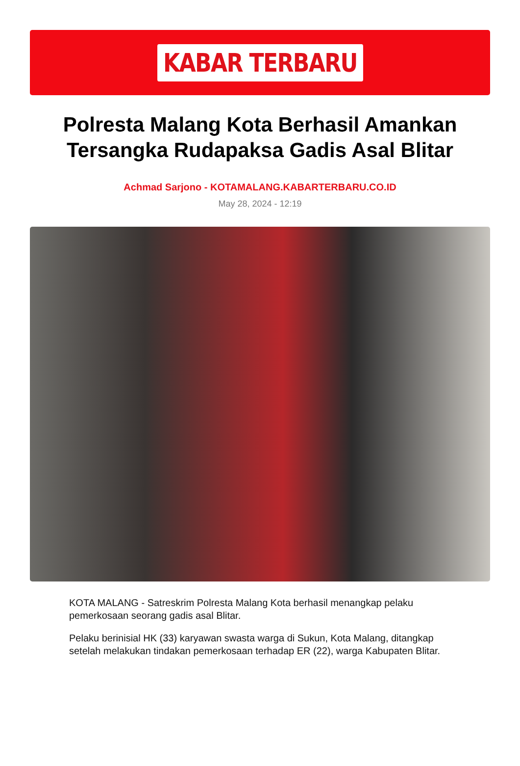KABAR TERBARU
Polresta Malang Kota Berhasil Amankan Tersangka Rudapaksa Gadis Asal Blitar
Achmad Sarjono - KOTAMALANG.KABARTERBARU.CO.ID
May 28, 2024 - 12:19
KOTA MALANG - Satreskrim Polresta Malang Kota berhasil menangkap pelaku pemerkosaan seorang gadis asal Blitar.
Pelaku berinisial HK (33) karyawan swasta warga di Sukun, Kota Malang, ditangkap setelah melakukan tindakan pemerkosaan terhadap ER (22), warga Kabupaten Blitar.